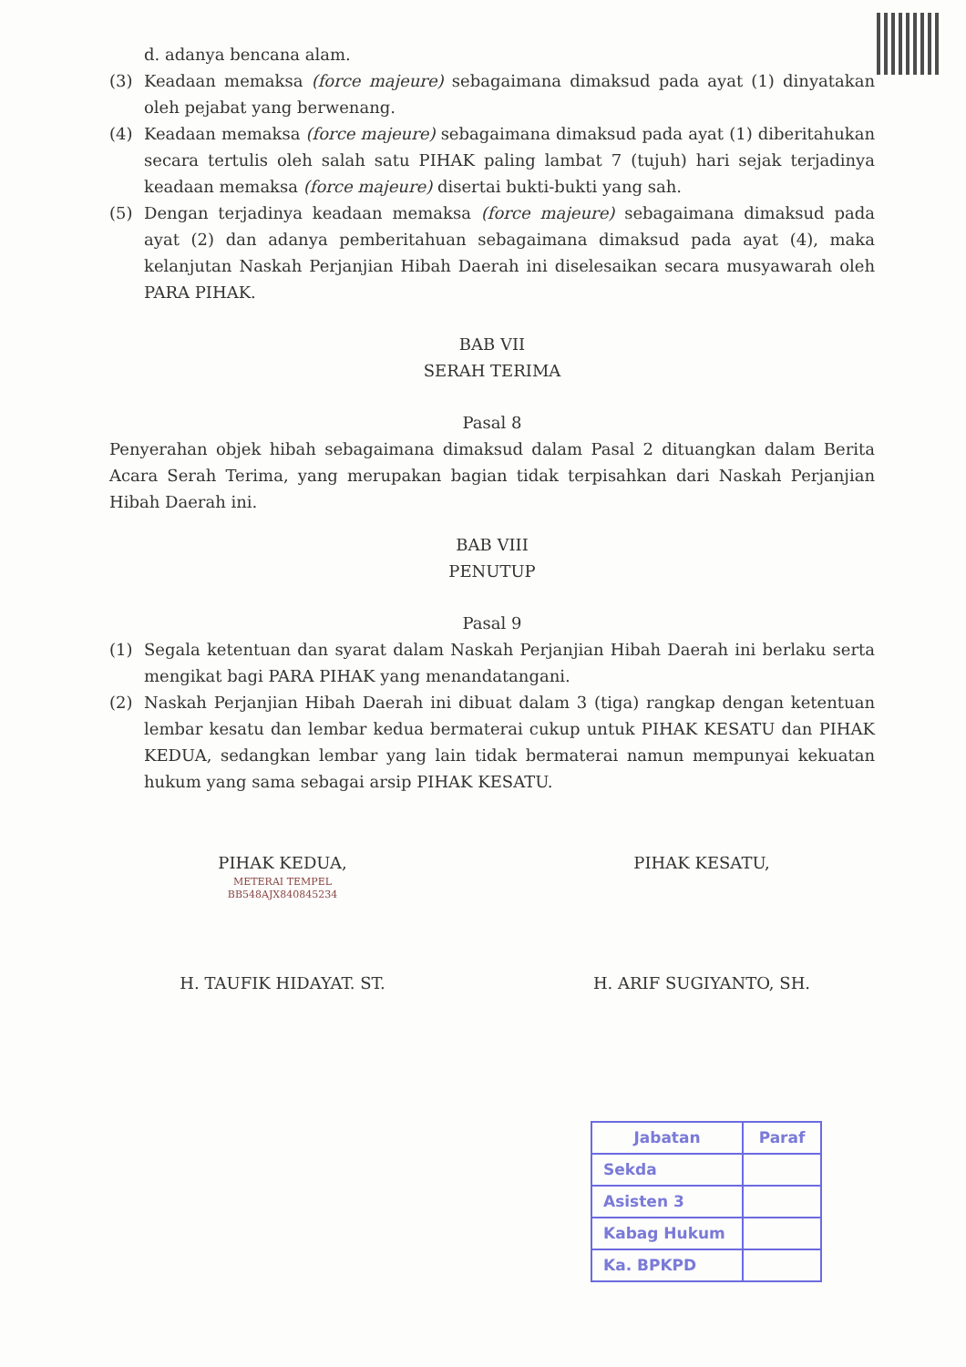d. adanya bencana alam.
(3) Keadaan memaksa (force majeure) sebagaimana dimaksud pada ayat (1) dinyatakan oleh pejabat yang berwenang.
(4) Keadaan memaksa (force majeure) sebagaimana dimaksud pada ayat (1) diberitahukan secara tertulis oleh salah satu PIHAK paling lambat 7 (tujuh) hari sejak terjadinya keadaan memaksa (force majeure) disertai bukti-bukti yang sah.
(5) Dengan terjadinya keadaan memaksa (force majeure) sebagaimana dimaksud pada ayat (2) dan adanya pemberitahuan sebagaimana dimaksud pada ayat (4), maka kelanjutan Naskah Perjanjian Hibah Daerah ini diselesaikan secara musyawarah oleh PARA PIHAK.
BAB VII
SERAH TERIMA
Pasal 8
Penyerahan objek hibah sebagaimana dimaksud dalam Pasal 2 dituangkan dalam Berita Acara Serah Terima, yang merupakan bagian tidak terpisahkan dari Naskah Perjanjian Hibah Daerah ini.
BAB VIII
PENUTUP
Pasal 9
(1) Segala ketentuan dan syarat dalam Naskah Perjanjian Hibah Daerah ini berlaku serta mengikat bagi PARA PIHAK yang menandatangani.
(2) Naskah Perjanjian Hibah Daerah ini dibuat dalam 3 (tiga) rangkap dengan ketentuan lembar kesatu dan lembar kedua bermaterai cukup untuk PIHAK KESATU dan PIHAK KEDUA, sedangkan lembar yang lain tidak bermaterai namun mempunyai kekuatan hukum yang sama sebagai arsip PIHAK KESATU.
PIHAK KEDUA,
METERAI TEMPEL
BB548AJX840845234
H. TAUFIK HIDAYAT. ST.
PIHAK KESATU,
H. ARIF SUGIYANTO, SH.
| Jabatan | Paraf |
| --- | --- |
| Sekda | |
| Asisten 3 | |
| Kabag Hukum | |
| Ka. BPKPD | |